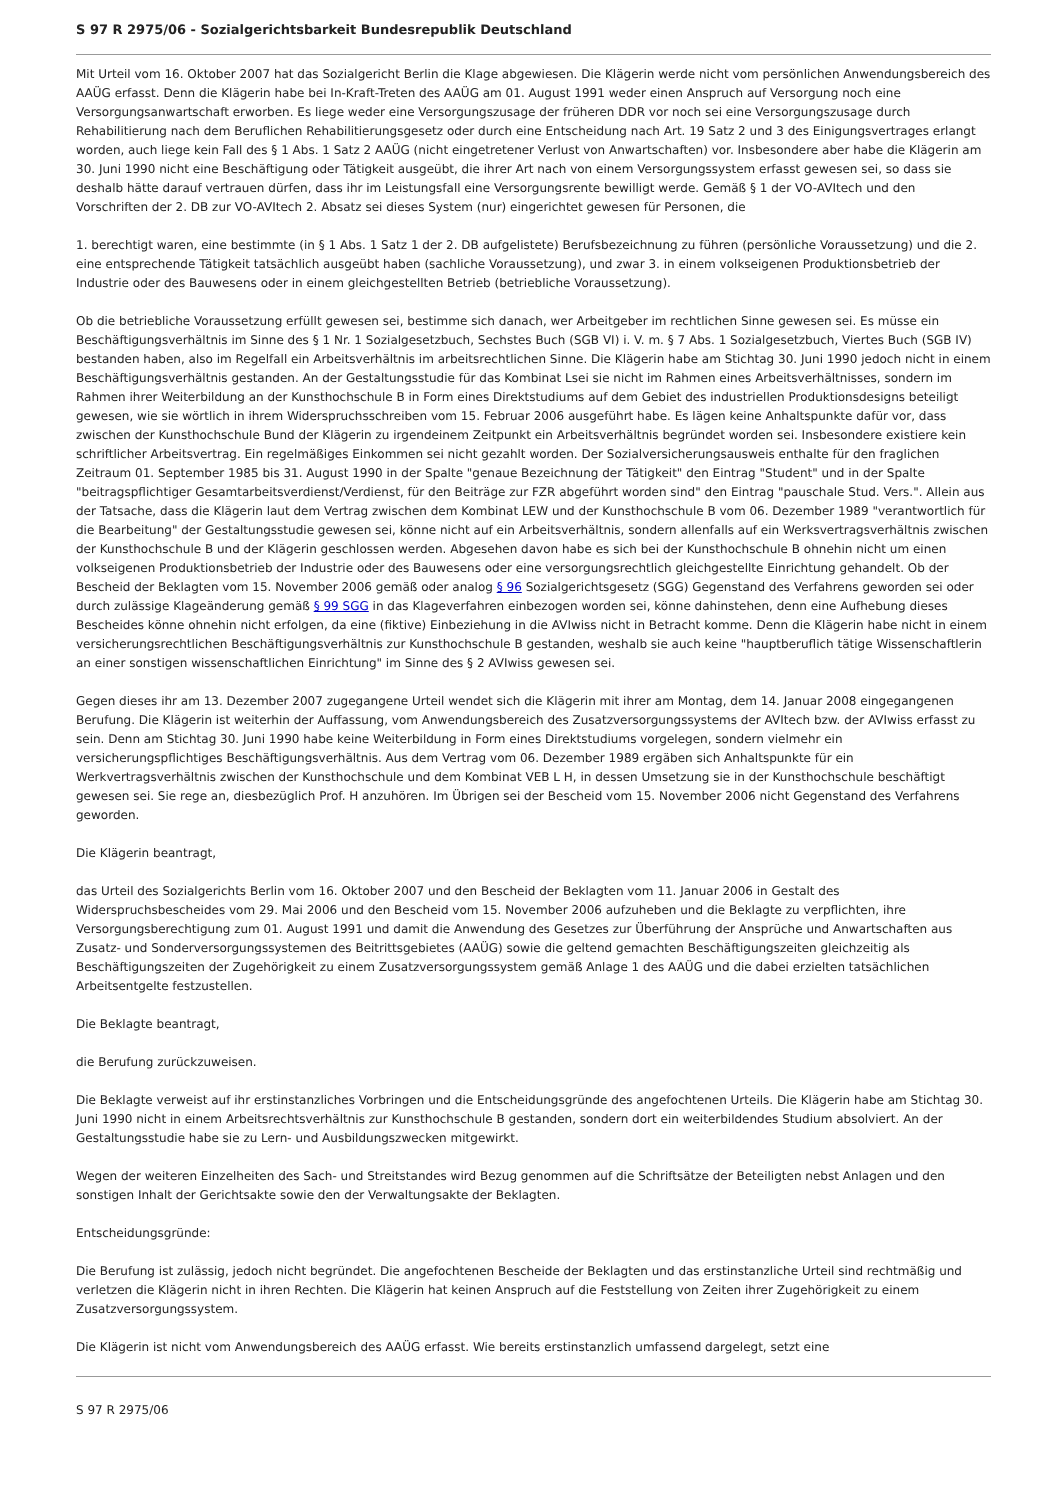S 97 R 2975/06 - Sozialgerichtsbarkeit Bundesrepublik Deutschland
Mit Urteil vom 16. Oktober 2007 hat das Sozialgericht Berlin die Klage abgewiesen. Die Klägerin werde nicht vom persönlichen Anwendungsbereich des AAÜG erfasst. Denn die Klägerin habe bei In-Kraft-Treten des AAÜG am 01. August 1991 weder einen Anspruch auf Versorgung noch eine Versorgungsanwartschaft erworben. Es liege weder eine Versorgungszusage der früheren DDR vor noch sei eine Versorgungszusage durch Rehabilitierung nach dem Beruflichen Rehabilitierungsgesetz oder durch eine Entscheidung nach Art. 19 Satz 2 und 3 des Einigungsvertrages erlangt worden, auch liege kein Fall des § 1 Abs. 1 Satz 2 AAÜG (nicht eingetretener Verlust von Anwartschaften) vor. Insbesondere aber habe die Klägerin am 30. Juni 1990 nicht eine Beschäftigung oder Tätigkeit ausgeübt, die ihrer Art nach von einem Versorgungssystem erfasst gewesen sei, so dass sie deshalb hätte darauf vertrauen dürfen, dass ihr im Leistungsfall eine Versorgungsrente bewilligt werde. Gemäß § 1 der VO-AVItech und den Vorschriften der 2. DB zur VO-AVItech 2. Absatz sei dieses System (nur) eingerichtet gewesen für Personen, die
1. berechtigt waren, eine bestimmte (in § 1 Abs. 1 Satz 1 der 2. DB aufgelistete) Berufsbezeichnung zu führen (persönliche Voraussetzung) und die 2. eine entsprechende Tätigkeit tatsächlich ausgeübt haben (sachliche Voraussetzung), und zwar 3. in einem volkseigenen Produktionsbetrieb der Industrie oder des Bauwesens oder in einem gleichgestellten Betrieb (betriebliche Voraussetzung).
Ob die betriebliche Voraussetzung erfüllt gewesen sei, bestimme sich danach, wer Arbeitgeber im rechtlichen Sinne gewesen sei. Es müsse ein Beschäftigungsverhältnis im Sinne des § 1 Nr. 1 Sozialgesetzbuch, Sechstes Buch (SGB VI) i. V. m. § 7 Abs. 1 Sozialgesetzbuch, Viertes Buch (SGB IV) bestanden haben, also im Regelfall ein Arbeitsverhältnis im arbeitsrechtlichen Sinne. Die Klägerin habe am Stichtag 30. Juni 1990 jedoch nicht in einem Beschäftigungsverhältnis gestanden. An der Gestaltungsstudie für das Kombinat Lsei sie nicht im Rahmen eines Arbeitsverhältnisses, sondern im Rahmen ihrer Weiterbildung an der Kunsthochschule B in Form eines Direktstudiums auf dem Gebiet des industriellen Produktionsdesigns beteiligt gewesen, wie sie wörtlich in ihrem Widerspruchsschreiben vom 15. Februar 2006 ausgeführt habe. Es lägen keine Anhaltspunkte dafür vor, dass zwischen der Kunsthochschule Bund der Klägerin zu irgendeinem Zeitpunkt ein Arbeitsverhältnis begründet worden sei. Insbesondere existiere kein schriftlicher Arbeitsvertrag. Ein regelmäßiges Einkommen sei nicht gezahlt worden. Der Sozialversicherungsausweis enthalte für den fraglichen Zeitraum 01. September 1985 bis 31. August 1990 in der Spalte "genaue Bezeichnung der Tätigkeit" den Eintrag "Student" und in der Spalte "beitragspflichtiger Gesamtarbeitsverdienst/Verdienst, für den Beiträge zur FZR abgeführt worden sind" den Eintrag "pauschale Stud. Vers.". Allein aus der Tatsache, dass die Klägerin laut dem Vertrag zwischen dem Kombinat LEW und der Kunsthochschule B vom 06. Dezember 1989 "verantwortlich für die Bearbeitung" der Gestaltungsstudie gewesen sei, könne nicht auf ein Arbeitsverhältnis, sondern allenfalls auf ein Werksvertragsverhältnis zwischen der Kunsthochschule B und der Klägerin geschlossen werden. Abgesehen davon habe es sich bei der Kunsthochschule B ohnehin nicht um einen volkseigenen Produktionsbetrieb der Industrie oder des Bauwesens oder eine versorgungsrechtlich gleichgestellte Einrichtung gehandelt. Ob der Bescheid der Beklagten vom 15. November 2006 gemäß oder analog § 96 Sozialgerichtsgesetz (SGG) Gegenstand des Verfahrens geworden sei oder durch zulässige Klageänderung gemäß § 99 SGG in das Klageverfahren einbezogen worden sei, könne dahinstehen, denn eine Aufhebung dieses Bescheides könne ohnehin nicht erfolgen, da eine (fiktive) Einbeziehung in die AVIwiss nicht in Betracht komme. Denn die Klägerin habe nicht in einem versicherungsrechtlichen Beschäftigungsverhältnis zur Kunsthochschule B gestanden, weshalb sie auch keine "hauptberuflich tätige Wissenschaftlerin an einer sonstigen wissenschaftlichen Einrichtung" im Sinne des § 2 AVIwiss gewesen sei.
Gegen dieses ihr am 13. Dezember 2007 zugegangene Urteil wendet sich die Klägerin mit ihrer am Montag, dem 14. Januar 2008 eingegangenen Berufung. Die Klägerin ist weiterhin der Auffassung, vom Anwendungsbereich des Zusatzversorgungssystems der AVItech bzw. der AVIwiss erfasst zu sein. Denn am Stichtag 30. Juni 1990 habe keine Weiterbildung in Form eines Direktstudiums vorgelegen, sondern vielmehr ein versicherungspflichtiges Beschäftigungsverhältnis. Aus dem Vertrag vom 06. Dezember 1989 ergäben sich Anhaltspunkte für ein Werkvertragsverhältnis zwischen der Kunsthochschule und dem Kombinat VEB L H, in dessen Umsetzung sie in der Kunsthochschule beschäftigt gewesen sei. Sie rege an, diesbezüglich Prof. H anzuhören. Im Übrigen sei der Bescheid vom 15. November 2006 nicht Gegenstand des Verfahrens geworden.
Die Klägerin beantragt,
das Urteil des Sozialgerichts Berlin vom 16. Oktober 2007 und den Bescheid der Beklagten vom 11. Januar 2006 in Gestalt des Widerspruchsbescheides vom 29. Mai 2006 und den Bescheid vom 15. November 2006 aufzuheben und die Beklagte zu verpflichten, ihre Versorgungsberechtigung zum 01. August 1991 und damit die Anwendung des Gesetzes zur Überführung der Ansprüche und Anwartschaften aus Zusatz- und Sonderversorgungssystemen des Beitrittsgebietes (AAÜG) sowie die geltend gemachten Beschäftigungszeiten gleichzeitig als Beschäftigungszeiten der Zugehörigkeit zu einem Zusatzversorgungssystem gemäß Anlage 1 des AAÜG und die dabei erzielten tatsächlichen Arbeitsentgelte festzustellen.
Die Beklagte beantragt,
die Berufung zurückzuweisen.
Die Beklagte verweist auf ihr erstinstanzliches Vorbringen und die Entscheidungsgründe des angefochtenen Urteils. Die Klägerin habe am Stichtag 30. Juni 1990 nicht in einem Arbeitsrechtsverhältnis zur Kunsthochschule B gestanden, sondern dort ein weiterbildendes Studium absolviert. An der Gestaltungsstudie habe sie zu Lern- und Ausbildungszwecken mitgewirkt.
Wegen der weiteren Einzelheiten des Sach- und Streitstandes wird Bezug genommen auf die Schriftsätze der Beteiligten nebst Anlagen und den sonstigen Inhalt der Gerichtsakte sowie den der Verwaltungsakte der Beklagten.
Entscheidungsgründe:
Die Berufung ist zulässig, jedoch nicht begründet. Die angefochtenen Bescheide der Beklagten und das erstinstanzliche Urteil sind rechtmäßig und verletzen die Klägerin nicht in ihren Rechten. Die Klägerin hat keinen Anspruch auf die Feststellung von Zeiten ihrer Zugehörigkeit zu einem Zusatzversorgungssystem.
Die Klägerin ist nicht vom Anwendungsbereich des AAÜG erfasst. Wie bereits erstinstanzlich umfassend dargelegt, setzt eine
S 97 R 2975/06